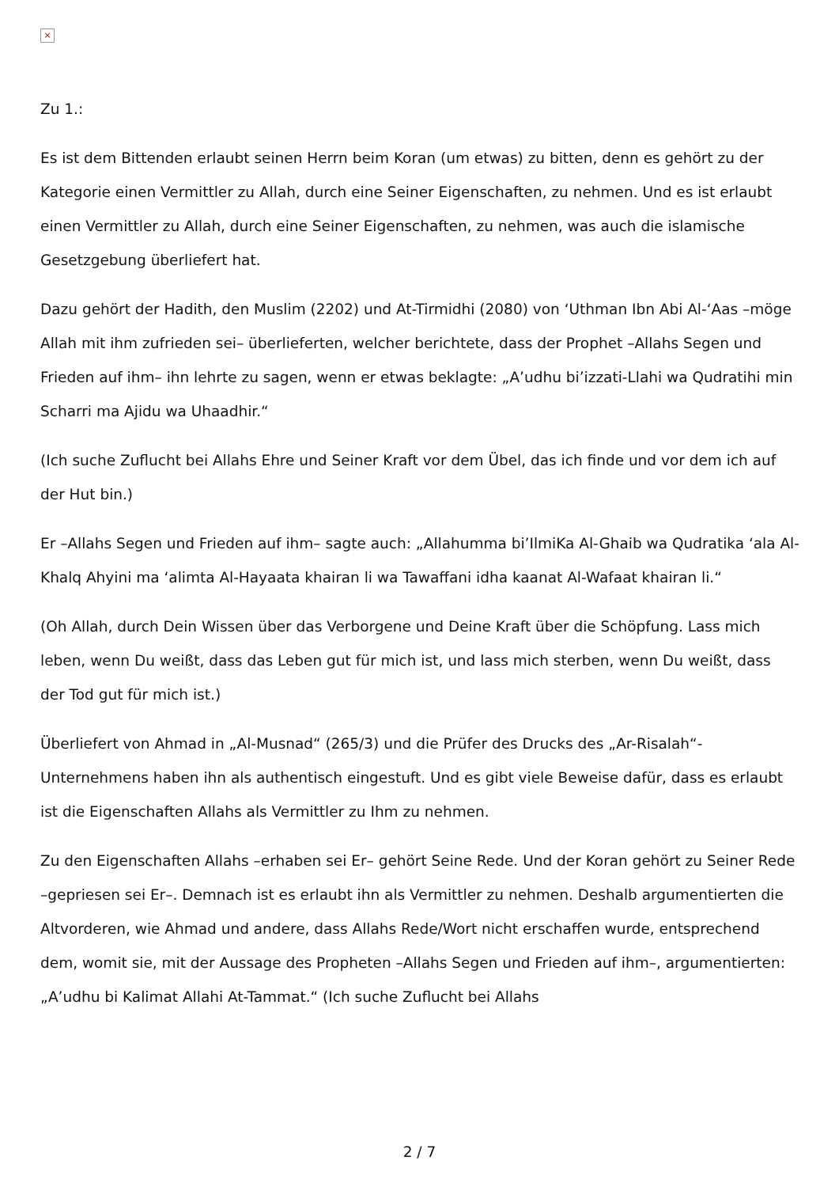×
Zu 1.:
Es ist dem Bittenden erlaubt seinen Herrn beim Koran (um etwas) zu bitten, denn es gehört zu der Kategorie einen Vermittler zu Allah, durch eine Seiner Eigenschaften, zu nehmen. Und es ist erlaubt einen Vermittler zu Allah, durch eine Seiner Eigenschaften, zu nehmen, was auch die islamische Gesetzgebung überliefert hat.
Dazu gehört der Hadith, den Muslim (2202) und At-Tirmidhi (2080) von ‘Uthman Ibn Abi Al-‘Aas –möge Allah mit ihm zufrieden sei– überlieferten, welcher berichtete, dass der Prophet –Allahs Segen und Frieden auf ihm– ihn lehrte zu sagen, wenn er etwas beklagte: „A’udhu bi’izzati-Llahi wa Qudratihi min Scharri ma Ajidu wa Uhaadhir.“
(Ich suche Zuflucht bei Allahs Ehre und Seiner Kraft vor dem Übel, das ich finde und vor dem ich auf der Hut bin.)
Er –Allahs Segen und Frieden auf ihm– sagte auch: „Allahumma bi’IlmiKa Al-Ghaib wa Qudratika ‘ala Al-Khalq Ahyini ma ‘alimta Al-Hayaata khairan li wa Tawaffani idha kaanat Al-Wafaat khairan li.“
(Oh Allah, durch Dein Wissen über das Verborgene und Deine Kraft über die Schöpfung. Lass mich leben, wenn Du weißt, dass das Leben gut für mich ist, und lass mich sterben, wenn Du weißt, dass der Tod gut für mich ist.)
Überliefert von Ahmad in „Al-Musnad“ (265/3) und die Prüfer des Drucks des „Ar-Risalah“-Unternehmens haben ihn als authentisch eingestuft. Und es gibt viele Beweise dafür, dass es erlaubt ist die Eigenschaften Allahs als Vermittler zu Ihm zu nehmen.
Zu den Eigenschaften Allahs –erhaben sei Er– gehört Seine Rede. Und der Koran gehört zu Seiner Rede –gepriesen sei Er–. Demnach ist es erlaubt ihn als Vermittler zu nehmen. Deshalb argumentierten die Altvorderen, wie Ahmad und andere, dass Allahs Rede/Wort nicht erschaffen wurde, entsprechend dem, womit sie, mit der Aussage des Propheten –Allahs Segen und Frieden auf ihm–, argumentierten: „A’udhu bi Kalimat Allahi At-Tammat.“ (Ich suche Zuflucht bei Allahs
2 / 7